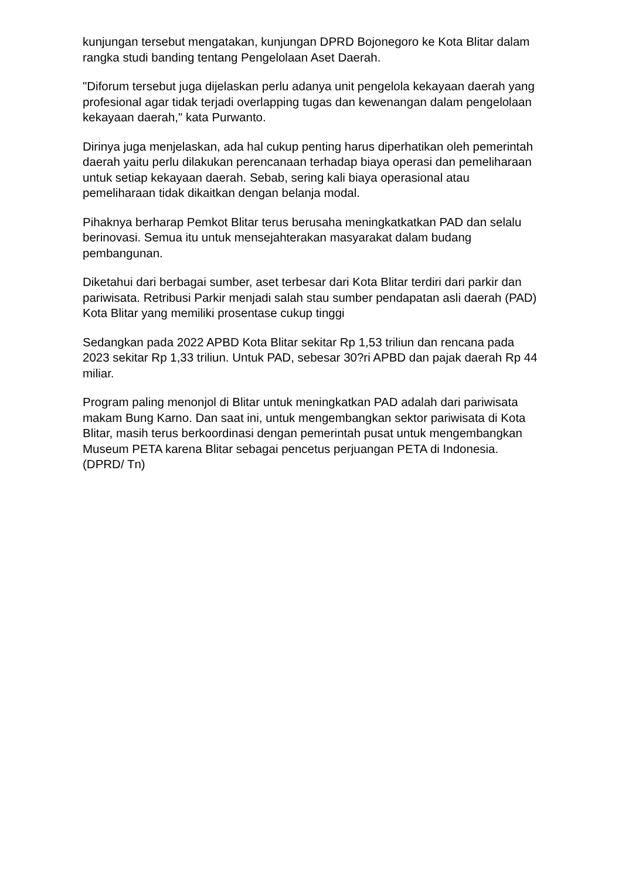kunjungan tersebut mengatakan, kunjungan DPRD Bojonegoro ke Kota Blitar dalam rangka studi banding tentang Pengelolaan Aset Daerah.
"Diforum tersebut juga dijelaskan perlu adanya unit pengelola kekayaan daerah yang profesional agar tidak terjadi overlapping tugas dan kewenangan dalam pengelolaan kekayaan daerah," kata Purwanto.
Dirinya juga menjelaskan, ada hal cukup penting harus diperhatikan oleh pemerintah daerah yaitu perlu dilakukan perencanaan terhadap biaya operasi dan pemeliharaan untuk setiap kekayaan daerah. Sebab, sering kali biaya operasional atau pemeliharaan tidak dikaitkan dengan belanja modal.
Pihaknya berharap Pemkot Blitar terus berusaha meningkatkatkan PAD dan selalu berinovasi. Semua itu untuk mensejahterakan masyarakat dalam budang pembangunan.
Diketahui dari berbagai sumber, aset terbesar dari Kota Blitar terdiri dari parkir dan pariwisata. Retribusi Parkir menjadi salah stau sumber pendapatan asli daerah (PAD) Kota Blitar yang memiliki prosentase cukup tinggi
Sedangkan pada 2022 APBD Kota Blitar sekitar Rp 1,53 triliun dan rencana pada 2023 sekitar Rp 1,33 triliun. Untuk PAD, sebesar 30?ri APBD dan pajak daerah Rp 44 miliar.
Program paling menonjol di Blitar untuk meningkatkan PAD adalah dari pariwisata makam Bung Karno. Dan saat ini, untuk mengembangkan sektor pariwisata di Kota Blitar, masih terus berkoordinasi dengan pemerintah pusat untuk mengembangkan Museum PETA karena Blitar sebagai pencetus perjuangan PETA di Indonesia. (DPRD/ Tn)